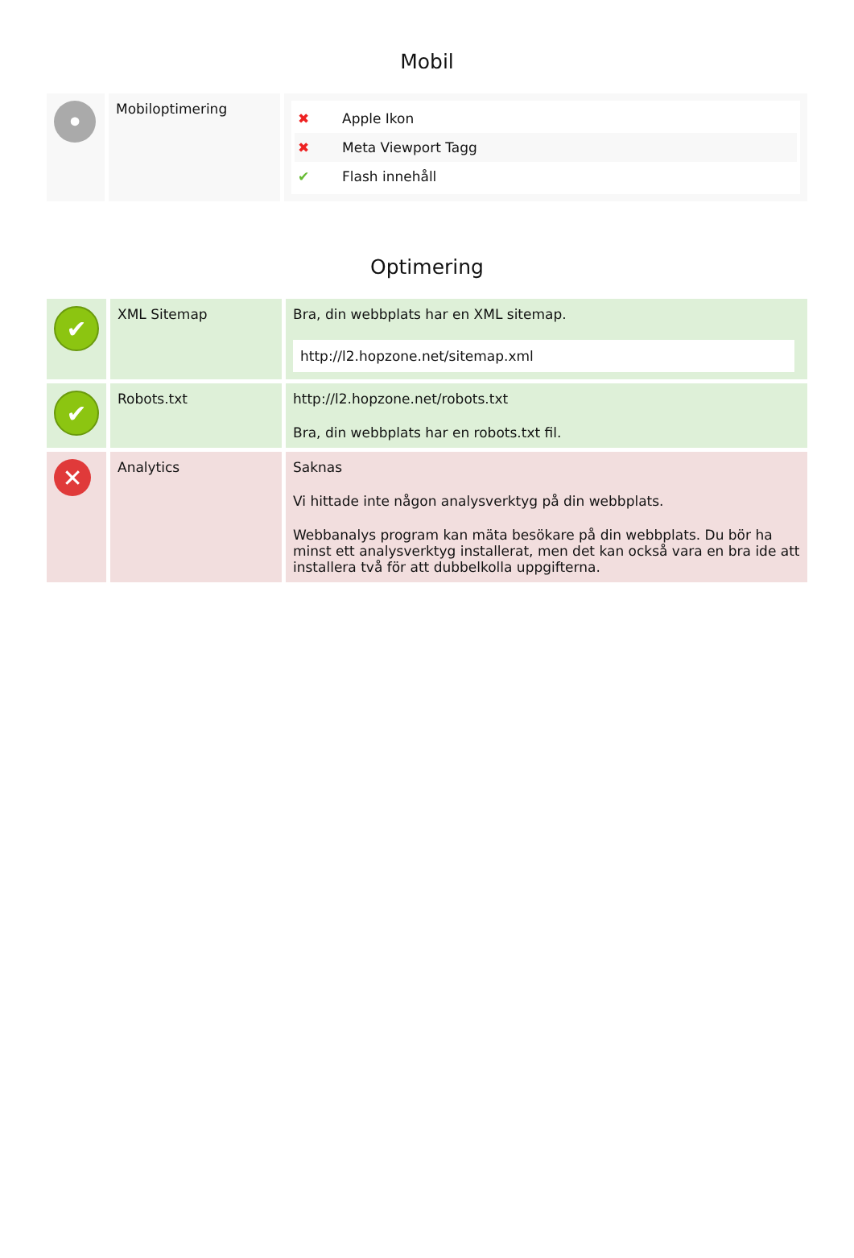Mobil
| • | Mobiloptimering | ✖ Apple Ikon ✖ Meta Viewport Tagg ✔ Flash innehåll |
Optimering
| ✔ | XML Sitemap | Bra, din webbplats har en XML sitemap. http://l2.hopzone.net/sitemap.xml |
| ✔ | Robots.txt | http://l2.hopzone.net/robots.txt Bra, din webbplats har en robots.txt fil. |
| ✕ | Analytics | Saknas Vi hittade inte någon analysverktyg på din webbplats. Webbanalys program kan mäta besökare på din webbplats. Du bör ha minst ett analysverktyg installerat, men det kan också vara en bra ide att installera två för att dubbelkolla uppgifterna. |